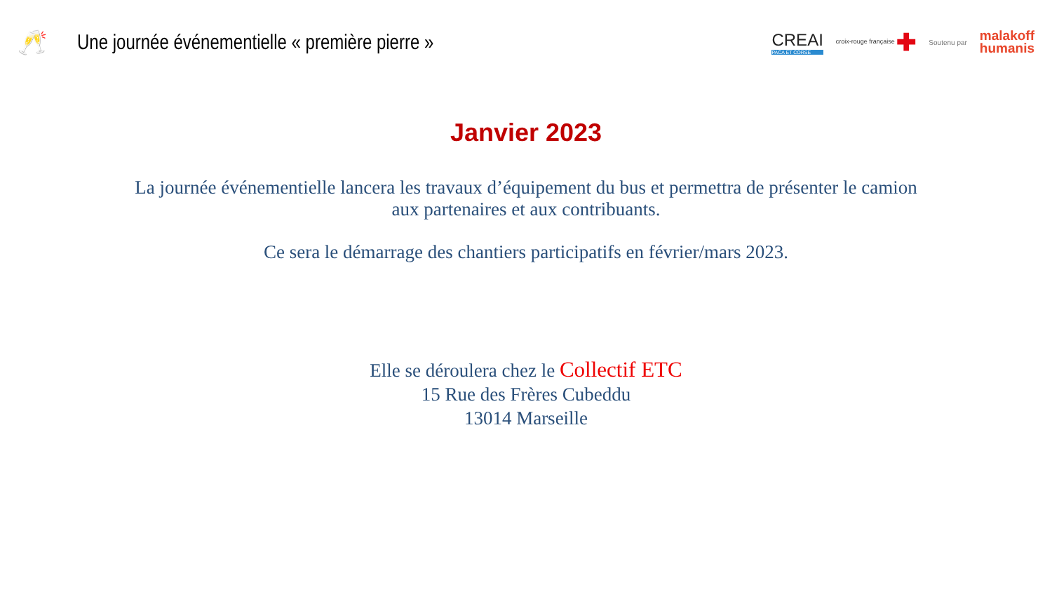🥂
Une journée événementielle « première pierre »
CREAI
PACA ET CORSE
croix-rouge française ✚
Soutenu par
malakoff
humanis
Janvier 2023
La journée événementielle lancera les travaux d’équipement du bus et permettra de présenter le camion
aux partenaires et aux contribuants.
Ce sera le démarrage des chantiers participatifs en février/mars 2023.
Elle se déroulera chez le Collectif ETC
15 Rue des Frères Cubeddu
13014 Marseille